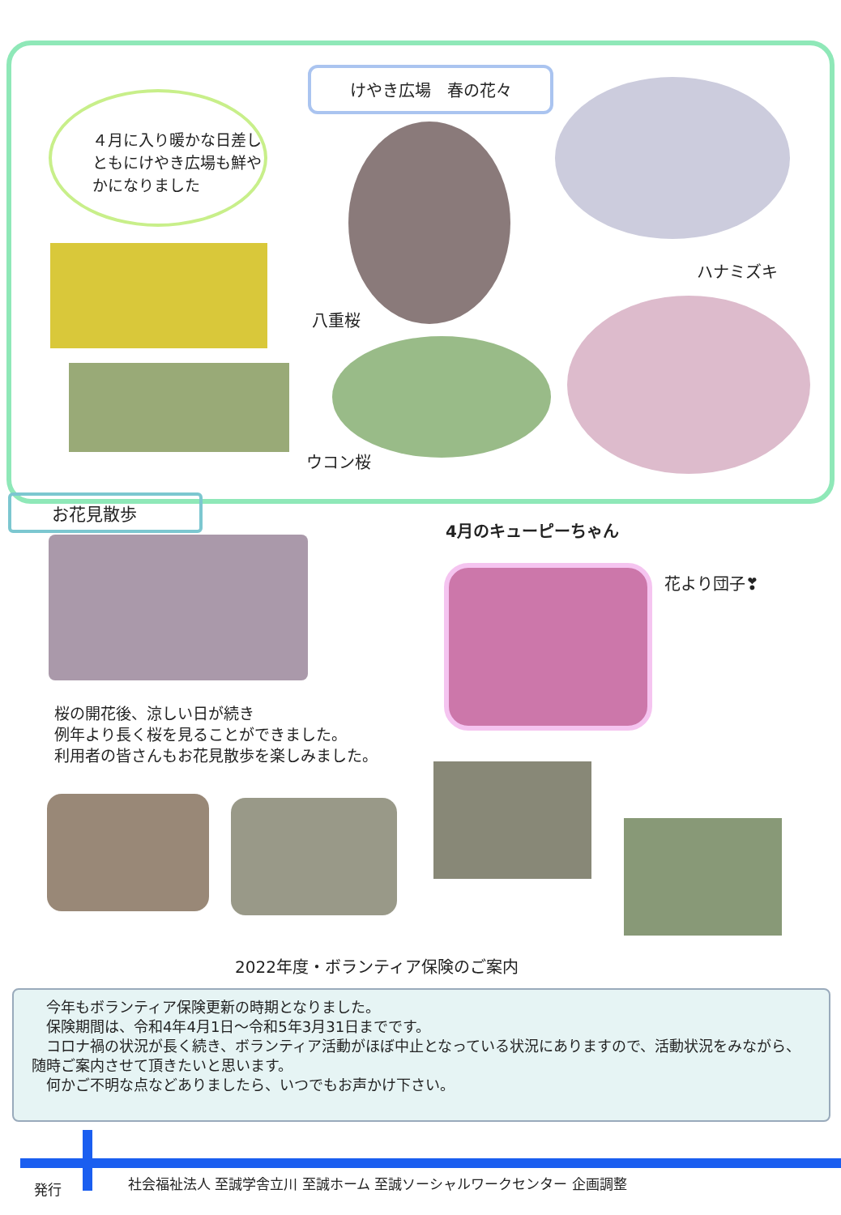けやき広場　春の花々
４月に入り暖かな日差しともにけやき広場も鮮やかになりました
八重桜
ハナミズキ
ウコン桜
お花見散歩
桜の開花後、涼しい日が続き
例年より長く桜を見ることができました。
利用者の皆さんもお花見散歩を楽しみました。
4月のキューピーちゃん
花より団子❣
2022年度・ボランティア保険のご案内
　今年もボランティア保険更新の時期となりました。
　保険期間は、令和4年4月1日～令和5年3月31日までです。
　コロナ禍の状況が長く続き、ボランティア活動がほぼ中止となっている状況にありますので、活動状況をみながら、随時ご案内させて頂きたいと思います。
　何かご不明な点などありましたら、いつでもお声かけ下さい。
発行
社会福祉法人 至誠学舎立川 至誠ホーム 至誠ソーシャルワークセンター 企画調整